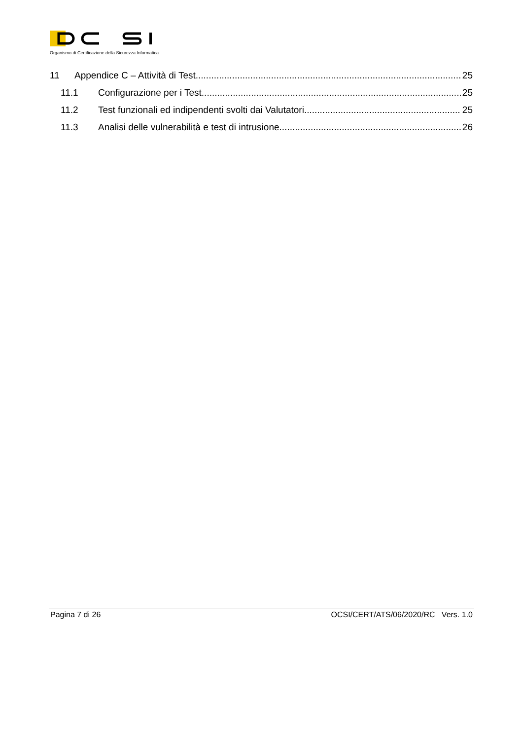Organismo di Certificazione della Sicurezza Informatica
11 Appendice C – Attività di Test 25
11.1 Configurazione per i Test 25
11.2 Test funzionali ed indipendenti svolti dai Valutatori 25
11.3 Analisi delle vulnerabilità e test di intrusione 26
Pagina 7 di 26 OCSI/CERT/ATS/06/2020/RC Vers. 1.0